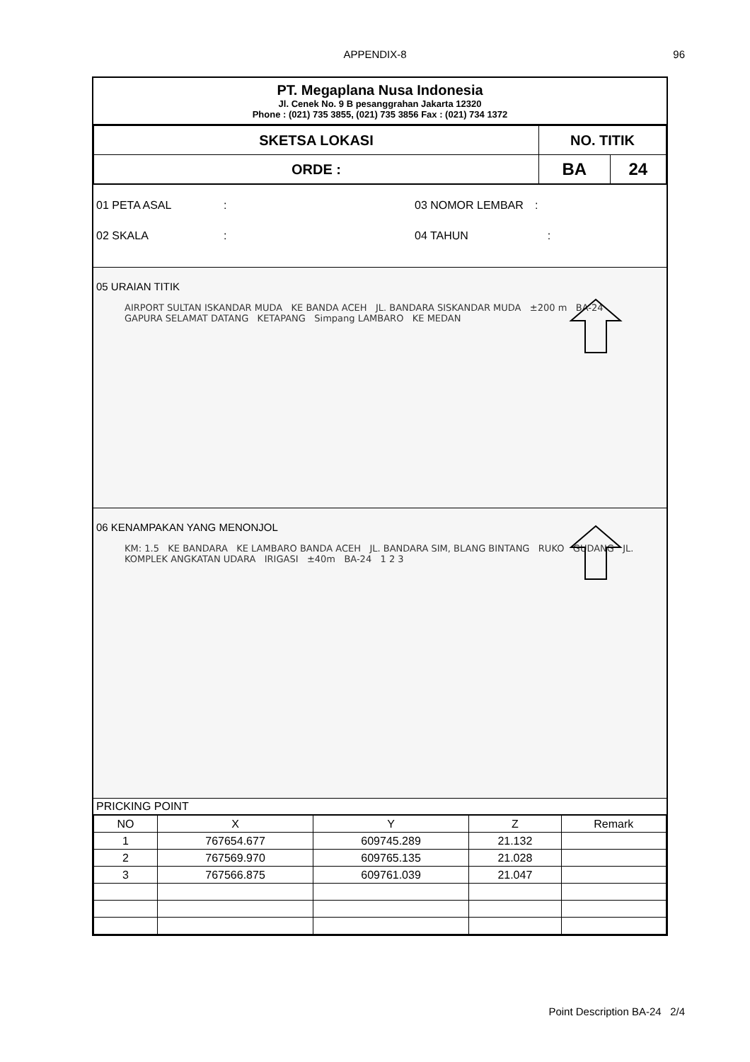APPENDIX-8 96
PT. Megaplana Nusa Indonesia
Jl. Cenek No. 9 B pesanggrahan Jakarta 12320
Phone : (021) 735 3855, (021) 735 3856 Fax : (021) 734 1372
| SKETSA LOKASI | NO. TITIK | |
| ORDE : | BA | 24 |
01 PETA ASAL: 03 NOMOR LEMBAR:
02 SKALA: 04 TAHUN :
05 URAIAN TITIK
AIRPORT SULTAN ISKANDAR MUDA KE BANDA ACEH JL. BANDARA SISKANDAR MUDA ±200 m BA-24 GAPURA SELAMAT DATANG KETAPANG Simpang LAMBARO KE MEDAN
06 KENAMPAKAN YANG MENONJOL
KM: 1.5 KE BANDARA KE LAMBARO BANDA ACEH JL. BANDARA SIM, BLANG BINTANG RUKO GUDANG JL. KOMPLEK ANGKATAN UDARA IRIGASI ±40m BA-24 1 2 3
PRICKING POINT
| NO | X | Y | Z | Remark |
| 1 | 767654.677 | 609745.289 | 21.132 | |
| 2 | 767569.970 | 609765.135 | 21.028 | |
| 3 | 767566.875 | 609761.039 | 21.047 | |
Point Description BA-24 2/4